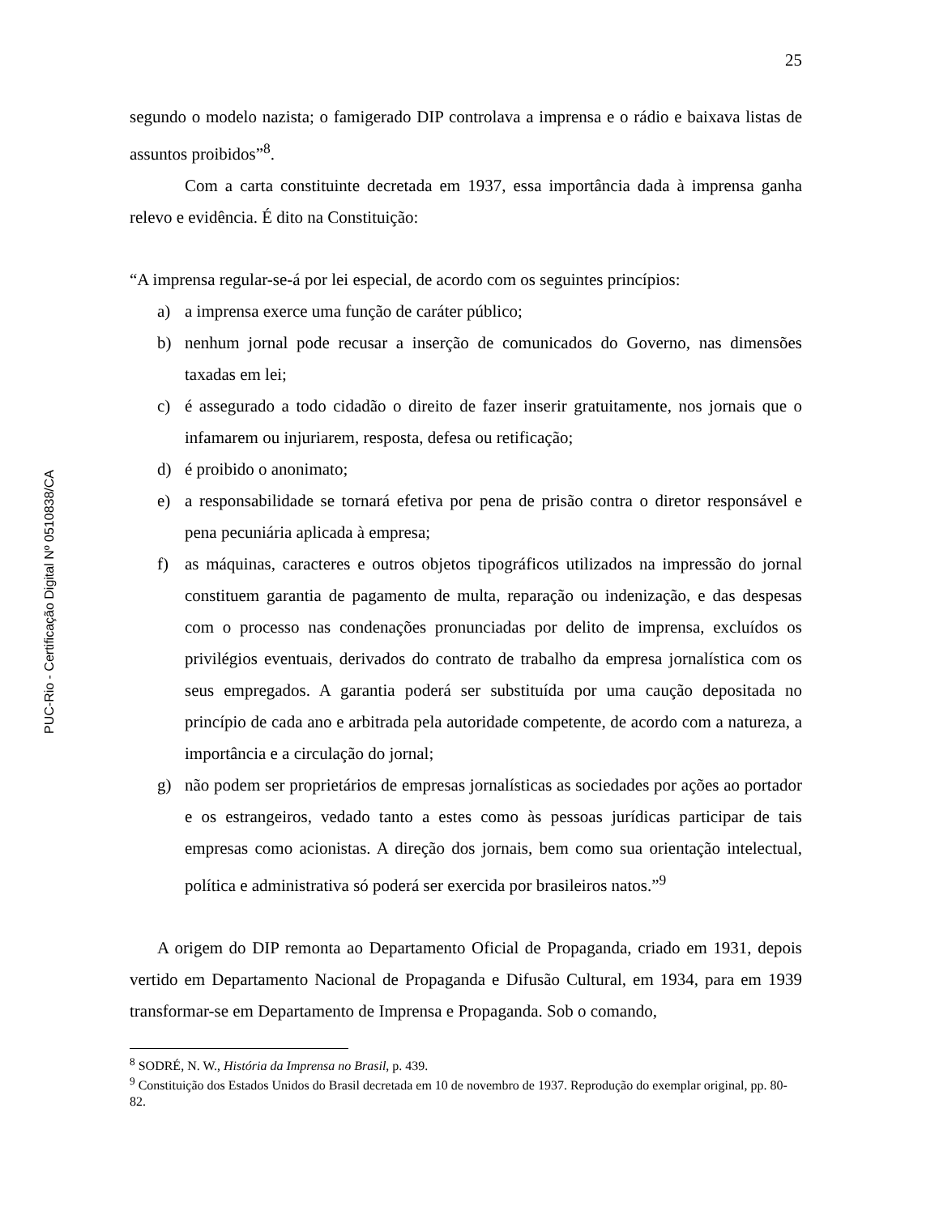PUC-Rio - Certificação Digital Nº 0510838/CA
25
segundo o modelo nazista; o famigerado DIP controlava a imprensa e o rádio e baixava listas de assuntos proibidos”<sup>8</sup>.
Com a carta constituinte decretada em 1937, essa importância dada à imprensa ganha relevo e evidência. É dito na Constituição:
“A imprensa regular-se-á por lei especial, de acordo com os seguintes princípios:
a) a imprensa exerce uma função de caráter público;
b) nenhum jornal pode recusar a inserção de comunicados do Governo, nas dimensões taxadas em lei;
c) é assegurado a todo cidadão o direito de fazer inserir gratuitamente, nos jornais que o infamarem ou injuriarem, resposta, defesa ou retificação;
d) é proibido o anonimato;
e) a responsabilidade se tornará efetiva por pena de prisão contra o diretor responsável e pena pecuniária aplicada à empresa;
f) as máquinas, caracteres e outros objetos tipográficos utilizados na impressão do jornal constituem garantia de pagamento de multa, reparação ou indenização, e das despesas com o processo nas condenações pronunciadas por delito de imprensa, excluídos os privilégios eventuais, derivados do contrato de trabalho da empresa jornalística com os seus empregados. A garantia poderá ser substituída por uma caução depositada no princípio de cada ano e arbitrada pela autoridade competente, de acordo com a natureza, a importância e a circulação do jornal;
g) não podem ser proprietários de empresas jornalísticas as sociedades por ações ao portador e os estrangeiros, vedado tanto a estes como às pessoas jurídicas participar de tais empresas como acionistas. A direção dos jornais, bem como sua orientação intelectual, política e administrativa só poderá ser exercida por brasileiros natos.”<sup>9</sup>
A origem do DIP remonta ao Departamento Oficial de Propaganda, criado em 1931, depois vertido em Departamento Nacional de Propaganda e Difusão Cultural, em 1934, para em 1939 transformar-se em Departamento de Imprensa e Propaganda. Sob o comando,
<sup>8</sup> SODRÉ, N. W., História da Imprensa no Brasil, p. 439.
<sup>9</sup> Constituição dos Estados Unidos do Brasil decretada em 10 de novembro de 1937. Reprodução do exemplar original, pp. 80-82.